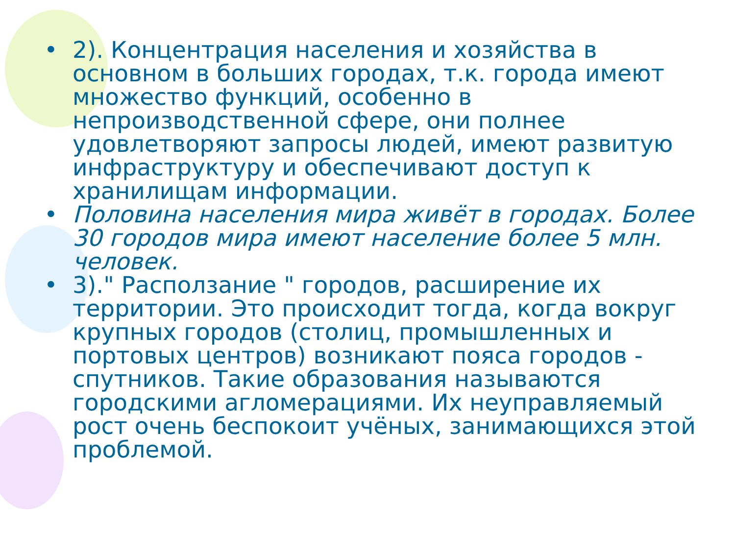• 2). Концентрация населения и хозяйства в основном в больших городах, т.к. города имеют множество функций, особенно в непроизводственной сфере, они полнее удовлетворяют запросы людей, имеют развитую инфраструктуру и обеспечивают доступ к хранилищам информации.
• Половина населения мира живёт в городах. Более 30 городов мира имеют население более 5 млн. человек.
• 3)." Расползание " городов, расширение их территории. Это происходит тогда, когда вокруг крупных городов (столиц, промышленных и портовых центров) возникают пояса городов - спутников. Такие образования называются городскими агломерациями. Их неуправляемый рост очень беспокоит учёных, занимающихся этой проблемой.